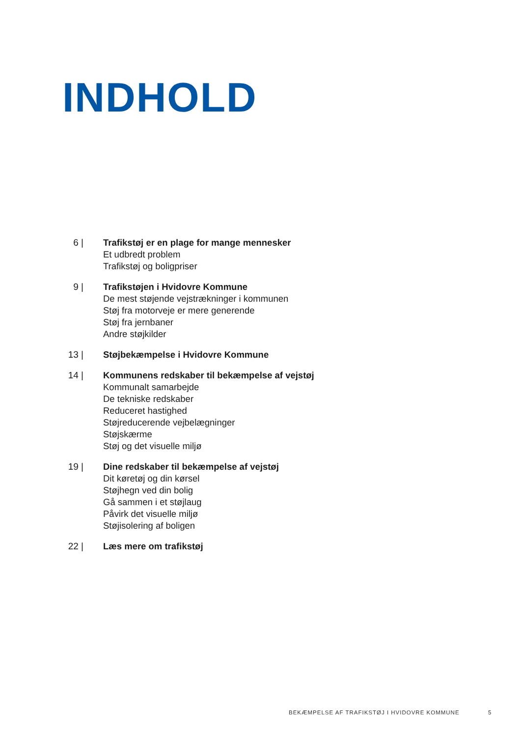INDHOLD
6 | Trafikstøj er en plage for mange mennesker
Et udbredt problem
Trafikstøj og boligpriser
9 | Trafikstøjen i Hvidovre Kommune
De mest støjende vejstrækninger i kommunen
Støj fra motorveje er mere generende
Støj fra jernbaner
Andre støjkilder
13 | Støjbekæmpelse i Hvidovre Kommune
14 | Kommunens redskaber til bekæmpelse af vejstøj
Kommunalt samarbejde
De tekniske redskaber
Reduceret hastighed
Støjreducerende vejbelægninger
Støjskærme
Støj og det visuelle miljø
19 | Dine redskaber til bekæmpelse af vejstøj
Dit køretøj og din kørsel
Støjhegn ved din bolig
Gå sammen i et støjlaug
Påvirk det visuelle miljø
Støjisolering af boligen
22 | Læs mere om trafikstøj
BEKÆMPELSE AF TRAFIKSTØJ I HVIDOVRE KOMMUNE
5